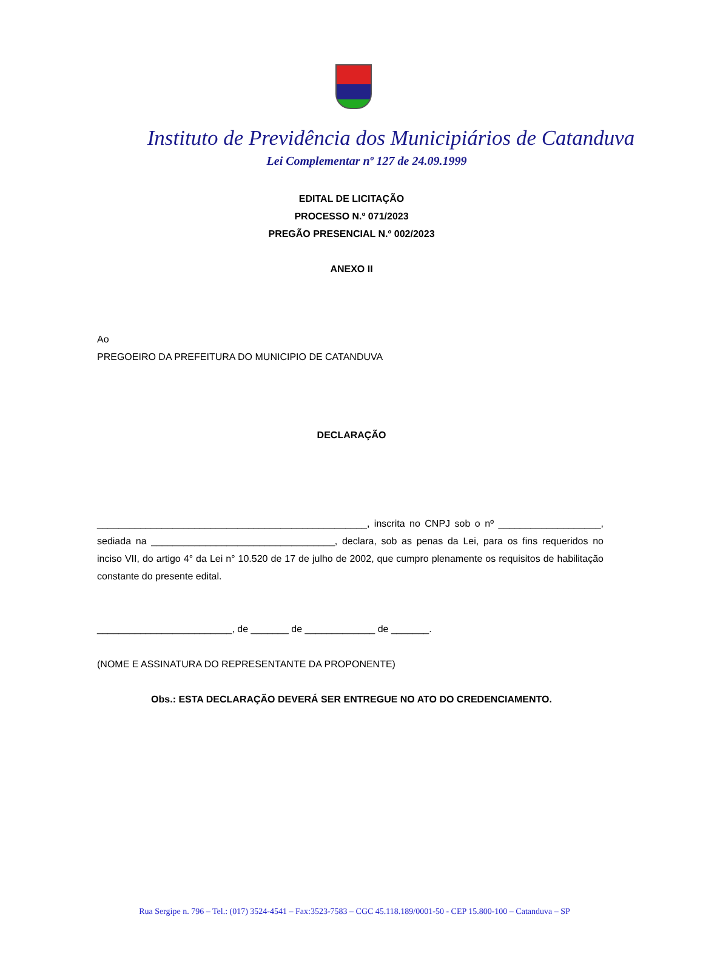Instituto de Previdência dos Municipiários de Catanduva
Lei Complementar nº 127 de 24.09.1999
EDITAL DE LICITAÇÃO
PROCESSO N.º 071/2023
PREGÃO PRESENCIAL N.º 002/2023
ANEXO II
Ao
PREGOEIRO DA PREFEITURA DO MUNICIPIO DE CATANDUVA
DECLARAÇÃO
__________________________________________________, inscrita no CNPJ sob o nº ___________________, sediada na __________________________________, declara, sob as penas da Lei, para os fins requeridos no inciso VII, do artigo 4° da Lei n° 10.520 de 17 de julho de 2002, que cumpro plenamente os requisitos de habilitação constante do presente edital.
_________________________, de _______ de _____________ de _______.
(NOME E ASSINATURA DO REPRESENTANTE DA PROPONENTE)
Obs.: ESTA DECLARAÇÃO DEVERÁ SER ENTREGUE NO ATO DO CREDENCIAMENTO.
Rua Sergipe n. 796 – Tel.: (017) 3524-4541 – Fax:3523-7583 – CGC 45.118.189/0001-50 - CEP 15.800-100 – Catanduva – SP